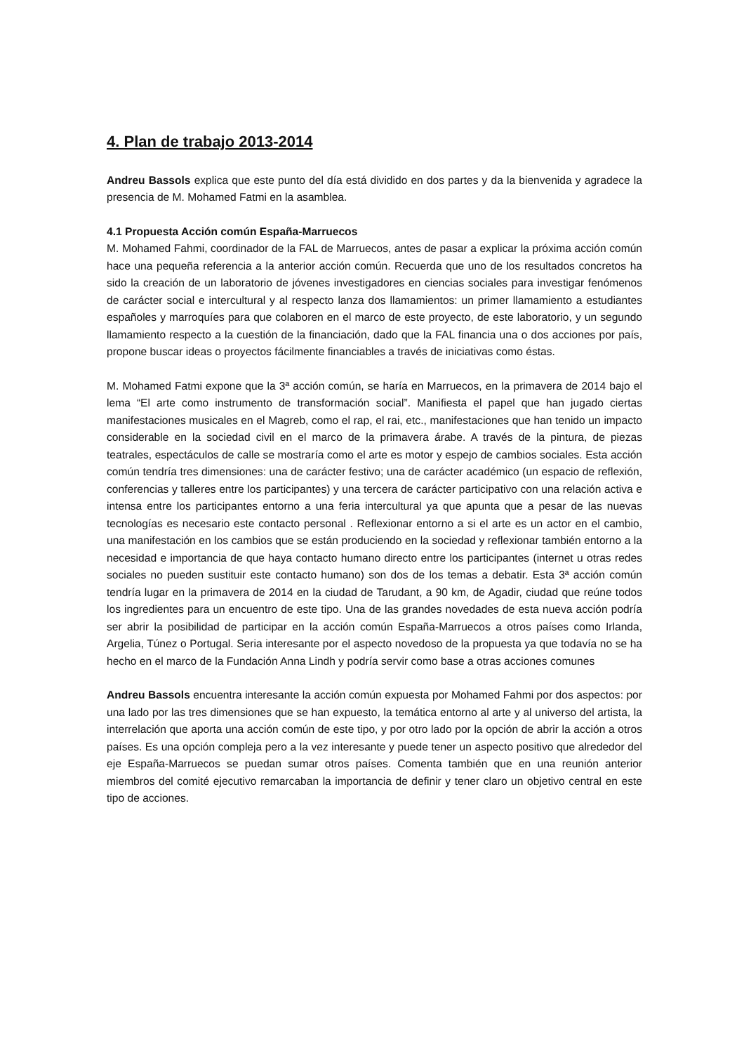4. Plan de trabajo 2013-2014
Andreu Bassols explica que este punto del día está dividido en dos partes y da la bienvenida y agradece la presencia de M. Mohamed Fatmi en la asamblea.
4.1 Propuesta Acción común España-Marruecos
M. Mohamed Fahmi, coordinador de la FAL de Marruecos, antes de pasar a explicar la próxima acción común hace una pequeña referencia a la anterior acción común. Recuerda que uno de los resultados concretos ha sido la creación de un laboratorio de jóvenes investigadores en ciencias sociales para investigar fenómenos de carácter social e intercultural y al respecto lanza dos llamamientos: un primer llamamiento a estudiantes españoles y marroquíes para que colaboren en el marco de este proyecto, de este laboratorio, y un segundo llamamiento respecto a la cuestión de la financiación, dado que la FAL financia una o dos acciones por país, propone buscar ideas o proyectos fácilmente financiables a través de iniciativas como éstas.
M. Mohamed Fatmi expone que la 3ª acción común, se haría en Marruecos, en la primavera de 2014 bajo el lema “El arte como instrumento de transformación social”. Manifiesta el papel que han jugado ciertas manifestaciones musicales en el Magreb, como el rap, el rai, etc., manifestaciones que han tenido un impacto considerable en la sociedad civil en el marco de la primavera árabe. A través de la pintura, de piezas teatrales, espectáculos de calle se mostraría como el arte es motor y espejo de cambios sociales. Esta acción común tendría tres dimensiones: una de carácter festivo; una de carácter académico (un espacio de reflexión, conferencias y talleres entre los participantes) y una tercera de carácter participativo con una relación activa e intensa entre los participantes entorno a una feria intercultural ya que apunta que a pesar de las nuevas tecnologías es necesario este contacto personal . Reflexionar entorno a si el arte es un actor en el cambio, una manifestación en los cambios que se están produciendo en la sociedad y reflexionar también entorno a la necesidad e importancia de que haya contacto humano directo entre los participantes (internet u otras redes sociales no pueden sustituir este contacto humano) son dos de los temas a debatir. Esta 3ª acción común tendría lugar en la primavera de 2014 en la ciudad de Tarudant, a 90 km, de Agadir, ciudad que reúne todos los ingredientes para un encuentro de este tipo. Una de las grandes novedades de esta nueva acción podría ser abrir la posibilidad de participar en la acción común España-Marruecos a otros países como Irlanda, Argelia, Túnez o Portugal. Seria interesante por el aspecto novedoso de la propuesta ya que todavía no se ha hecho en el marco de la Fundación Anna Lindh y podría servir como base a otras acciones comunes
Andreu Bassols encuentra interesante la acción común expuesta por Mohamed Fahmi por dos aspectos: por una lado por las tres dimensiones que se han expuesto, la temática entorno al arte y al universo del artista, la interrelación que aporta una acción común de este tipo, y por otro lado por la opción de abrir la acción a otros países. Es una opción compleja pero a la vez interesante y puede tener un aspecto positivo que alrededor del eje España-Marruecos se puedan sumar otros países. Comenta también que en una reunión anterior miembros del comité ejecutivo remarcaban la importancia de definir y tener claro un objetivo central en este tipo de acciones.